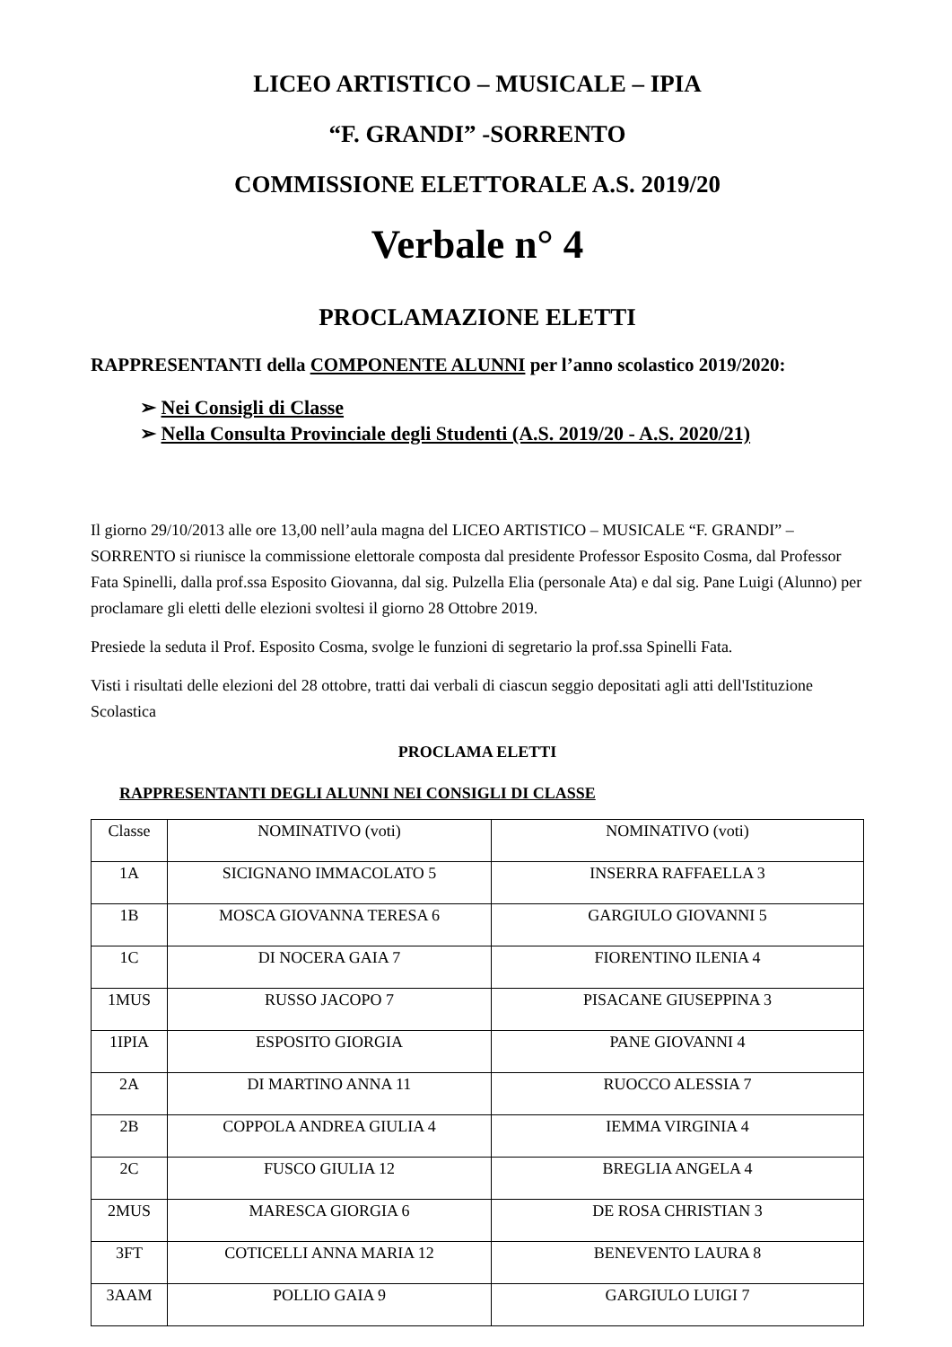LICEO ARTISTICO – MUSICALE – IPIA
“F. GRANDI” -SORRENTO
COMMISSIONE ELETTORALE A.S. 2019/20
Verbale n° 4
PROCLAMAZIONE ELETTI
RAPPRESENTANTI della COMPONENTE ALUNNI per l’anno scolastico 2019/2020:
➢ Nei Consigli di Classe
➢ Nella Consulta Provinciale degli Studenti (A.S. 2019/20 - A.S. 2020/21)
Il giorno 29/10/2013 alle ore 13,00 nell’aula magna del LICEO ARTISTICO – MUSICALE “F. GRANDI” –SORRENTO si riunisce la commissione elettorale composta dal presidente Professor Esposito Cosma, dal Professor Fata Spinelli, dalla prof.ssa Esposito Giovanna, dal sig. Pulzella Elia (personale Ata) e dal sig. Pane Luigi (Alunno) per proclamare gli eletti delle elezioni svoltesi il giorno 28 Ottobre 2019.
Presiede la seduta il Prof. Esposito Cosma, svolge le funzioni di segretario la prof.ssa Spinelli Fata.
Visti i risultati delle elezioni del 28 ottobre, tratti dai verbali di ciascun seggio depositati agli atti dell'Istituzione Scolastica
PROCLAMA ELETTI
RAPPRESENTANTI DEGLI ALUNNI NEI CONSIGLI DI CLASSE
| Classe | NOMINATIVO (voti) | NOMINATIVO (voti) |
| 1A | SICIGNANO IMMACOLATO 5 | INSERRA RAFFAELLA 3 |
| 1B | MOSCA GIOVANNA TERESA 6 | GARGIULO GIOVANNI 5 |
| 1C | DI NOCERA GAIA 7 | FIORENTINO ILENIA 4 |
| 1MUS | RUSSO JACOPO 7 | PISACANE GIUSEPPINA 3 |
| 1IPIA | ESPOSITO GIORGIA | PANE GIOVANNI 4 |
| 2A | DI MARTINO ANNA 11 | RUOCCO ALESSIA 7 |
| 2B | COPPOLA ANDREA GIULIA 4 | IEMMA VIRGINIA 4 |
| 2C | FUSCO GIULIA 12 | BREGLIA ANGELA 4 |
| 2MUS | MARESCA GIORGIA 6 | DE ROSA CHRISTIAN 3 |
| 3FT | COTICELLI ANNA MARIA 12 | BENEVENTO LAURA 8 |
| 3AAM | POLLIO GAIA 9 | GARGIULO LUIGI 7 |